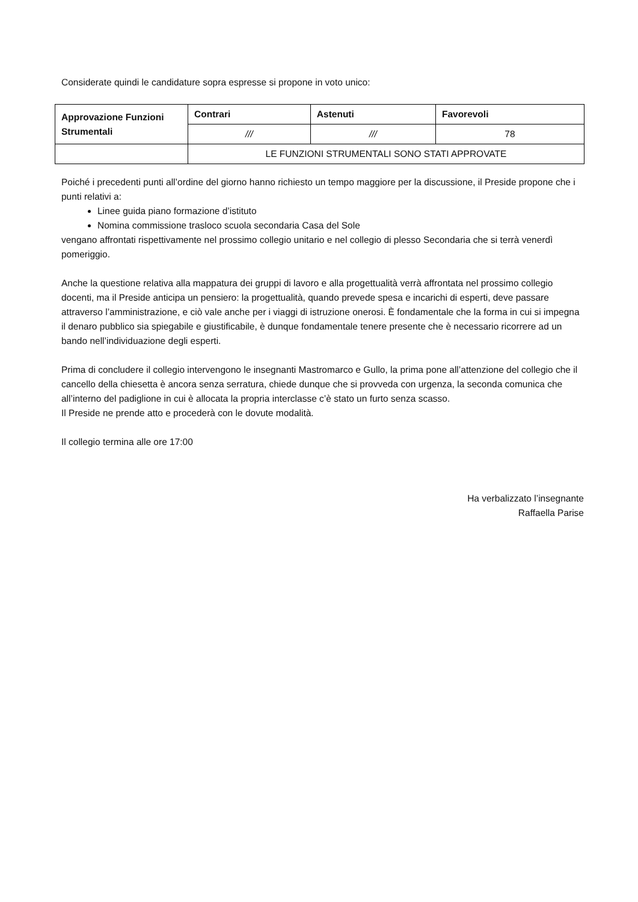Considerate quindi le candidature sopra espresse si propone in voto unico:
| Approvazione Funzioni Strumentali | Contrari | Astenuti | Favorevoli |
| --- | --- | --- | --- |
| | /// | /// | 78 |
| | LE FUNZIONI STRUMENTALI SONO STATI APPROVATE | | |
Poiché i precedenti punti all’ordine del giorno hanno richiesto un tempo maggiore per la discussione, il Preside propone che i punti relativi a:
Linee guida piano formazione d’istituto
Nomina commissione trasloco scuola secondaria Casa del Sole
vengano affrontati rispettivamente nel prossimo collegio unitario e nel collegio di plesso Secondaria che si terrà venerdì pomeriggio.
Anche la questione relativa alla mappatura dei gruppi di lavoro e alla progettualità verrà affrontata nel prossimo collegio docenti, ma il Preside anticipa un pensiero: la progettualità, quando prevede spesa e incarichi di esperti, deve passare attraverso l’amministrazione, e ciò vale anche per i viaggi di istruzione onerosi. È fondamentale che la forma in cui si impegna il denaro pubblico sia spiegabile e giustificabile, è dunque fondamentale tenere presente che è necessario ricorrere ad un bando nell’individuazione degli esperti.
Prima di concludere il collegio intervengono le insegnanti Mastromarco e Gullo, la prima pone all’attenzione del collegio che il cancello della chiesetta è ancora senza serratura, chiede dunque che si provveda con urgenza, la seconda comunica che all’interno del padiglione in cui è allocata la propria interclasse c’è stato un furto senza scasso.
Il Preside ne prende atto e procederà con le dovute modalità.
Il collegio termina alle ore 17:00
Ha verbalizzato l’insegnante
Raffaella Parise